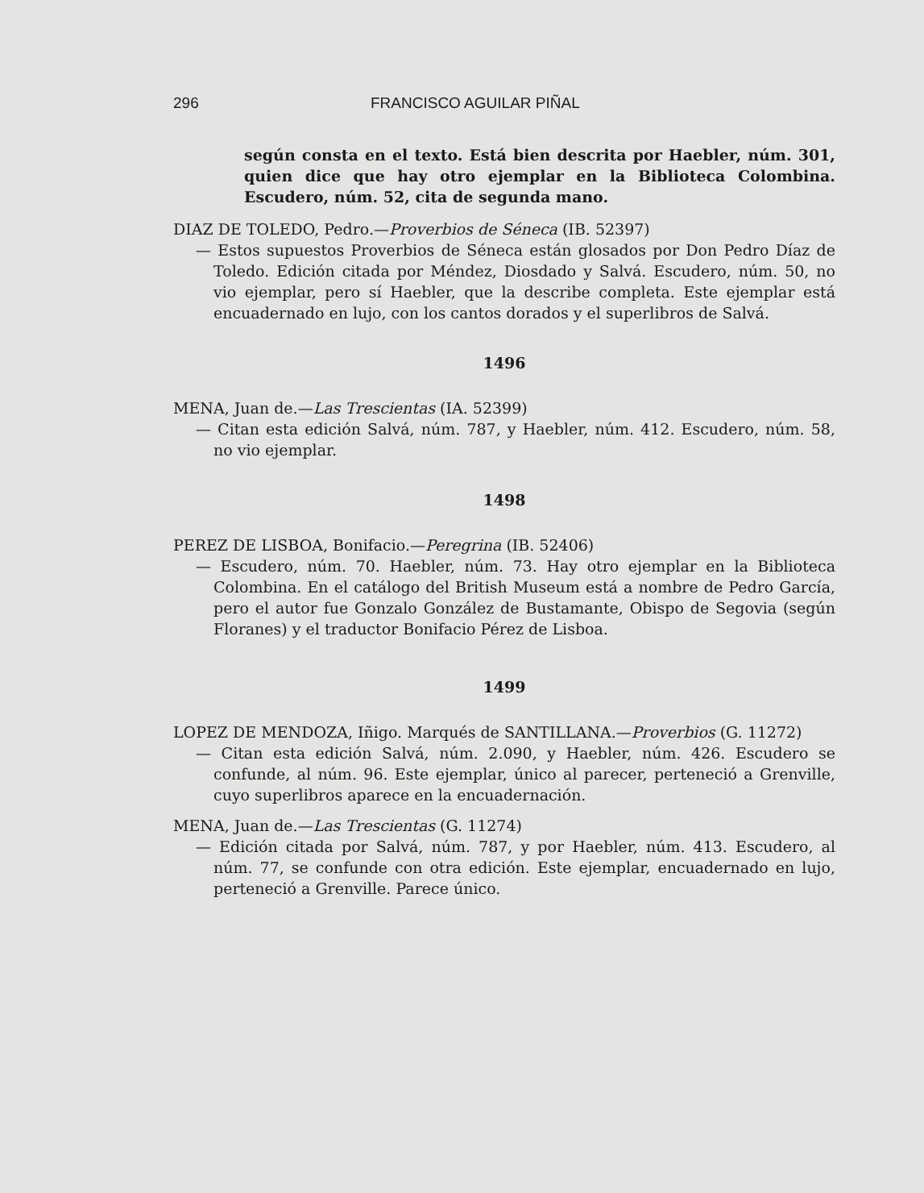296 FRANCISCO AGUILAR PIÑAL
según consta en el texto. Está bien descrita por Haebler, núm. 301, quien dice que hay otro ejemplar en la Biblioteca Colombina. Escudero, núm. 52, cita de segunda mano.
DIAZ DE TOLEDO, Pedro.—Proverbios de Séneca (IB. 52397)
— Estos supuestos Proverbios de Séneca están glosados por Don Pedro Díaz de Toledo. Edición citada por Méndez, Diosdado y Salvá. Escudero, núm. 50, no vio ejemplar, pero sí Haebler, que la describe completa. Este ejemplar está encuadernado en lujo, con los cantos dorados y el superlibros de Salvá.
1496
MENA, Juan de.—Las Trescientas (IA. 52399)
— Citan esta edición Salvá, núm. 787, y Haebler, núm. 412. Escudero, núm. 58, no vio ejemplar.
1498
PEREZ DE LISBOA, Bonifacio.—Peregrina (IB. 52406)
— Escudero, núm. 70. Haebler, núm. 73. Hay otro ejemplar en la Biblioteca Colombina. En el catálogo del British Museum está a nombre de Pedro García, pero el autor fue Gonzalo González de Bustamante, Obispo de Segovia (según Floranes) y el traductor Bonifacio Pérez de Lisboa.
1499
LOPEZ DE MENDOZA, Iñigo. Marqués de SANTILLANA.—Proverbios (G. 11272)
— Citan esta edición Salvá, núm. 2.090, y Haebler, núm. 426. Escudero se confunde, al núm. 96. Este ejemplar, único al parecer, perteneció a Grenville, cuyo superlibros aparece en la encuadernación.
MENA, Juan de.—Las Trescientas (G. 11274)
— Edición citada por Salvá, núm. 787, y por Haebler, núm. 413. Escudero, al núm. 77, se confunde con otra edición. Este ejemplar, encuadernado en lujo, perteneció a Grenville. Parece único.